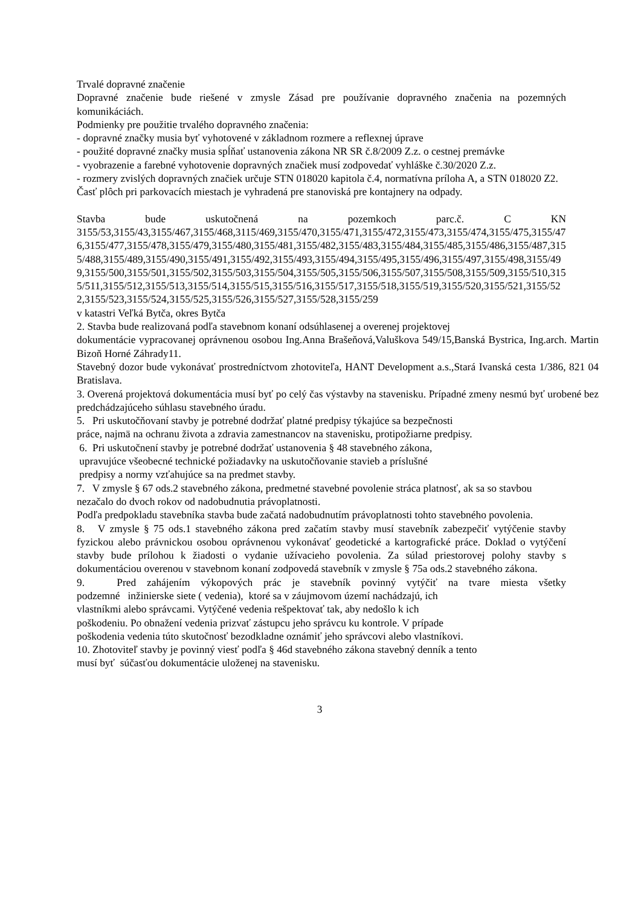Trvalé dopravné značenie
Dopravné značenie bude riešené v zmysle Zásad pre používanie dopravného značenia na pozemných komunikáciách.
Podmienky pre použitie trvalého dopravného značenia:
- dopravné značky musia byť vyhotovené v základnom rozmere a reflexnej úprave
- použité dopravné značky musia spĺňať ustanovenia zákona NR SR č.8/2009 Z.z. o cestnej premávke
- vyobrazenie a farebné vyhotovenie dopravných značiek musí zodpovedať vyhláške č.30/2020 Z.z.
- rozmery zvislých dopravných značiek určuje STN 018020 kapitola č.4, normatívna príloha A, a STN 018020 Z2.
Časť plôch pri parkovacích miestach je vyhradená pre stanoviská pre kontajnery na odpady.
Stavba bude uskutočnená na pozemkoch parc.č. C KN
3155/53,3155/43,3155/467,3155/468,3115/469,3155/470,3155/471,3155/472,3155/473,3155/474,3155/475,3155/476,3155/477,3155/478,3155/479,3155/480,3155/481,3155/482,3155/483,3155/484,3155/485,3155/486,3155/487,3155/488,3155/489,3155/490,3155/491,3155/492,3155/493,3155/494,3155/495,3155/496,3155/497,3155/498,3155/499,3155/500,3155/501,3155/502,3155/503,3155/504,3155/505,3155/506,3155/507,3155/508,3155/509,3155/510,3155/511,3155/512,3155/513,3155/514,3155/515,3155/516,3155/517,3155/518,3155/519,3155/520,3155/521,3155/522,3155/523,3155/524,3155/525,3155/526,3155/527,3155/528,3155/259
v katastri Veľká Bytča, okres Bytča
2. Stavba bude realizovaná podľa stavebnom konaní odsúhlasenej a overenej projektovej
dokumentácie vypracovanej oprávnenou osobou Ing.Anna Brašeňová,Valuškova 549/15,Banská Bystrica, Ing.arch. Martin Bizoň Horné Záhrady11.
Stavebný dozor bude vykonávať prostredníctvom zhotoviteľa, HANT Development a.s.,Stará Ivanská cesta 1/386, 821 04 Bratislava.
3. Overená projektová dokumentácia musí byť po celý čas výstavby na stavenisku. Prípadné zmeny nesmú byť urobené bez predchádzajúceho súhlasu stavebného úradu.
5. Pri uskutočňovaní stavby je potrebné dodržať platné predpisy týkajúce sa bezpečnosti
práce, najmä na ochranu života a zdravia zamestnancov na stavenisku, protipožiarne predpisy.
6. Pri uskutočnení stavby je potrebné dodržať ustanovenia § 48 stavebného zákona,
upravujúce všeobecné technické požiadavky na uskutočňovanie stavieb a príslušné
predpisy a normy vzťahujúce sa na predmet stavby.
7. V zmysle § 67 ods.2 stavebného zákona, predmetné stavebné povolenie stráca platnosť, ak sa so stavbou nezačalo do dvoch rokov od nadobudnutia právoplatnosti.
Podľa predpokladu stavebníka stavba bude začatá nadobudnutím právoplatnosti tohto stavebného povolenia.
8. V zmysle § 75 ods.1 stavebného zákona pred začatím stavby musí stavebník zabezpečiť vytýčenie stavby fyzickou alebo právnickou osobou oprávnenou vykonávať geodetické a kartografické práce. Doklad o vytýčení stavby bude prílohou k žiadosti o vydanie užívacieho povolenia. Za súlad priestorovej polohy stavby s dokumentáciou overenou v stavebnom konaní zodpovedá stavebník v zmysle § 75a ods.2 stavebného zákona.
9. Pred zahájením výkopových prác je stavebník povinný vytýčiť na tvare miesta všetky
podzemné inžinierske siete ( vedenia), ktoré sa v záujmovom území nachádzajú, ich
vlastníkmi alebo správcami. Vytýčené vedenia rešpektovať tak, aby nedošlo k ich
poškodeniu. Po obnažení vedenia prizvať zástupcu jeho správcu ku kontrole. V prípade
poškodenia vedenia túto skutočnosť bezodkladne oznámiť jeho správcovi alebo vlastníkovi.
10. Zhotoviteľ stavby je povinný viesť podľa § 46d stavebného zákona stavebný denník a tento
musí byť súčasťou dokumentácie uloženej na stavenisku.
3